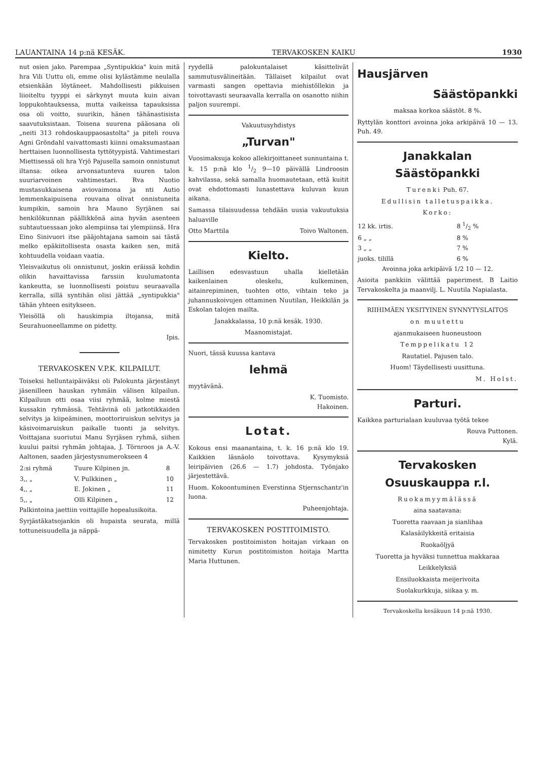LAUANTAINA 14 p:nä KESÄK. TERVAKOSKEN KAIKU 1930
nut osien jako. Parempaa „Syntipukkia" kuin mitä hra Vili Uuttu oli, emme olisi kylästämme neulalla etsienkään löytäneet. Mahdollisesti pikkuisen liioiteltu tyyppi ei särkynyt muuta kuin aivan loppukohtauksessa, mutta vaikeissa tapauksissa osa oli voitto, suurikin, hänen tähänastisista saavutuksistaan. Toisena suurena pääosana oli „neiti 313 rohdoskauppaosastolta" ja piteli rouva Agni Gröndahl vaivattomasti kiinni omaksumastaan herttaisen luonnollisesta tyttötyypistä. Vahtimestari Miettisessä oli hra Yrjö Pajusella samoin onnistunut iltansa: oikea arvonsatunteva suuren talon suuriarvoinen vahtimestari. Rva Nuotio mustasukkaisena aviovaimona ja nti Autio lemmenkaipuisena rouvana olivat onnistuneita kumpikin, samoin hra Mauno Syrjänen sai henkilökunnan päällikkönä aina hyvän asenteen suhtautuessaan joko alempiinsa tai ylempiinsä. Hra Eino Sinivuori itse pääjohtajana samoin sai tästä melko epäkiitollisesta osasta kaiken sen, mitä kohtuudella voidaan vaatia.
Yleisvaikutus oli onnistunut, joskin eräissä kohdin olikin havaittavissa farssiin kuulumatonta kankeutta, se luonnollisesti poistuu seuraavalla kerralla, sillä syntihän olisi jättää „syntipukkia" tähän yhteen esitykseen.
Yleisöllä oli hauskimpia iltojansa, mitä Seurahuoneellamme on pidetty.
Ipis.
TERVAKOSKEN V.P.K. KILPAILUT.
Toiseksi helluntaipäiväksi oli Palokunta järjestänyt jäsenilleen hauskan ryhmäin välisen kilpailun. Kilpailuun otti osaa viisi ryhmää, kolme miestä kussakin ryhmässä. Tehtävinä oli jatkotikkaiden selvitys ja kiipeäminen, moottoriruiskun selvitys ja käsivoimaruiskun paikalle tuonti ja selvitys. Voittajana suoriutui Manu Syrjäsen ryhmä, siihen kuului paitsi ryhmän johtajaa, J. Törnroos ja A.-V. Aaltonen, saaden järjestysnumerokseen 4
| 2:si ryhmä | Tuure Kilpinen jn. | 8 |
| 3,, „ | V. Pulkkinen „ | 10 |
| 4,, „ | E. Jokinen „ | 11 |
| 5,, „ | Olli Kilpinen „ | 12 |
Palkintoina jaettiin voittajille hopealusikoita.
Syrjästäkatsojankin oli hupaista seurata, millä tottuneisuudella ja näppä-
ryydellä palokuntalaiset käsittelivät sammutusvälineitään. Tällaiset kilpailut ovat varmasti sangen opettavia miehistöllekin ja toivottavasti seuraavalla kerralla on osanotto niihin paljon suurempi.
Vakuutusyhdistys
„Turvan"
Vuosimaksuja kokoo allekirjoittaneet sunnuntaina t. k. 15 p:nä klo 1/2 9—10 päivällä Lindroosin kahvilassa, sekä samalla huomautetaan, että kuitit ovat ehdottomasti lunastettava kuluvan kuun aikana.
Samassa tilaisuudessa tehdään uusia vakuutuksia haluaville
Otto Marttila Toivo Waltonen.
Kielto.
Laillisen edesvastuun uhalla kielletään kaikenlainen oleskelu, kulkeminen, aitainrepiminen, tuohten otto, vihtain teko ja juhannuskoivujen ottaminen Nuutilan, Heikkilän ja Eskolan talojen mailta.
Janakkalassa, 10 p:nä kesäk. 1930.
Maanomistajat.
Nuori, tässä kuussa kantava
lehmä
myytävänä.
K. Tuomisto.
Hakoinen.
Lotat.
Kokous ensi maanantaina, t. k. 16 p:nä klo 19. Kaikkien läsnäolo toivottava. Kysymyksiä leiripäivien (26.6 — 1.7) johdosta. Työnjako järjestettävä.
Huom. Kokoontuminen Everstinna Stjernschantz'in luona.
Puheenjohtaja.
TERVAKOSKEN POSTITOIMISTO.
Tervakosken postitoimiston hoitajan virkaan on nimitetty Kurun postitoimiston hoitaja Martta Maria Huttunen.
Hausjärven
Säästöpankki
maksaa korkoa säästöt. 8 %.
Ryttylän konttori avoinna joka arkipäivä 10 — 13. Puh. 49.
Janakkalan
Säästöpankki
Turenki Puh. 67.
Edullisin talletuspaikka.
Korko:
| 12 kk. irtis. | 8 1/2 % |
| 6 „ „ | 8 % |
| 3 „ „ | 7 % |
| juoks. tilillä | 6 % |
Avoinna joka arkipäivä 1/2 10 — 12.
Asioita pankkiin välittää paperimest. B Laitio Tervakoskelta ja maanvilj. L. Nuutila Napialasta.
RIIHIMÄEN YKSITYINEN SYNNYTYSLAITOS
on muutettu
ajanmukaiseen huoneustoon
Temppelikatu 12
Rautatiel. Pajusen talo.
Huom! Täydellisesti uusittuna.
M. Holst.
Parturi.
Kaikkea parturialaan kuuluvaa työtä tekee
Rouva Puttonen.
Kylä.
Tervakosken
Osuuskauppa r.l.
Ruokamyymälässä
aina saatavana:
Tuoretta raavaan ja sianlihaa
Kalasäilykkeitä eritaisia
Ruokaöljyä
Tuoretta ja hyväksi tunnettua makkaraa
Leikkelyksiä
Ensiluokkaista meijerivoita
Suolakurkkuja, siikaa y. m.
Tervakoskella kesäkuun 14 p:nä 1930.